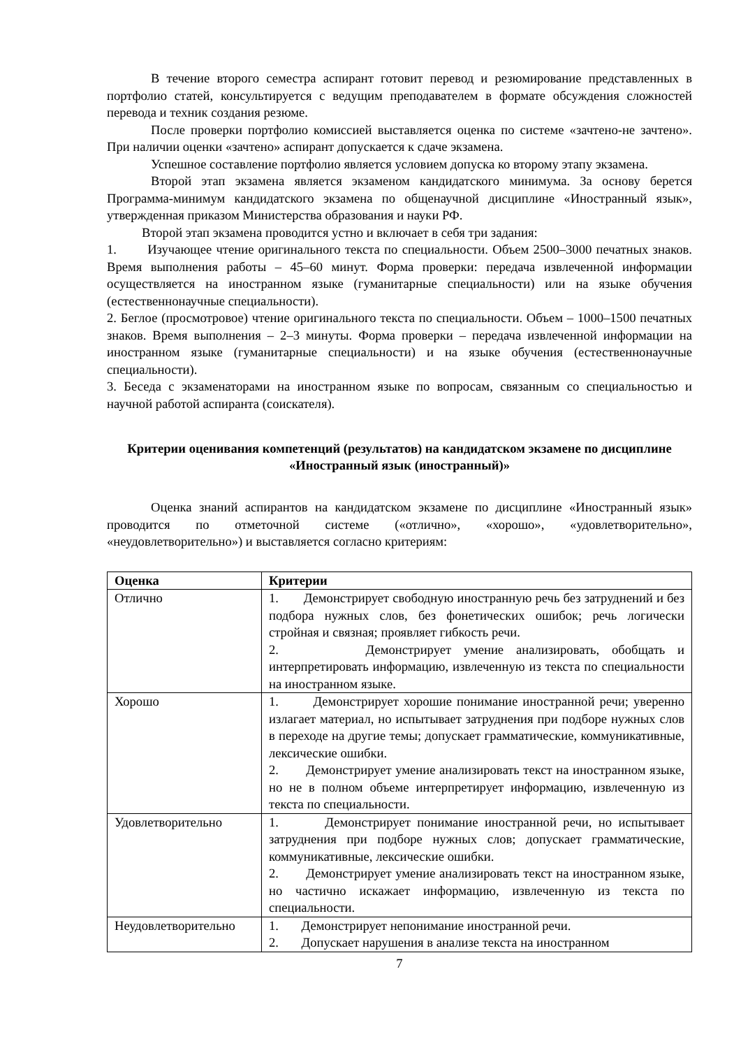В течение второго семестра аспирант готовит перевод и резюмирование представленных в портфолио статей, консультируется с ведущим преподавателем в формате обсуждения сложностей перевода и техник создания резюме.
После проверки портфолио комиссией выставляется оценка по системе «зачтено-не зачтено». При наличии оценки «зачтено» аспирант допускается к сдаче экзамена.
Успешное составление портфолио является условием допуска ко второму этапу экзамена.
Второй этап экзамена является экзаменом кандидатского минимума. За основу берется Программа-минимум кандидатского экзамена по общенаучной дисциплине «Иностранный язык», утвержденная приказом Министерства образования и науки РФ.
Второй этап экзамена проводится устно и включает в себя три задания:
1. Изучающее чтение оригинального текста по специальности. Объем 2500–3000 печатных знаков. Время выполнения работы – 45–60 минут. Форма проверки: передача извлеченной информации осуществляется на иностранном языке (гуманитарные специальности) или на языке обучения (естественнонаучные специальности).
2. Беглое (просмотровое) чтение оригинального текста по специальности. Объем – 1000–1500 печатных знаков. Время выполнения – 2–3 минуты. Форма проверки – передача извлеченной информации на иностранном языке (гуманитарные специальности) и на языке обучения (естественнонаучные специальности).
3. Беседа с экзаменаторами на иностранном языке по вопросам, связанным со специальностью и научной работой аспиранта (соискателя).
Критерии оценивания компетенций (результатов) на кандидатском экзамене по дисциплине «Иностранный язык (иностранный)»
Оценка знаний аспирантов на кандидатском экзамене по дисциплине «Иностранный язык» проводится по отметочной системе («отлично», «хорошо», «удовлетворительно», «неудовлетворительно») и выставляется согласно критериям:
| Оценка | Критерии |
| --- | --- |
| Отлично | 1. Демонстрирует свободную иностранную речь без затруднений и без подбора нужных слов, без фонетических ошибок; речь логически стройная и связная; проявляет гибкость речи. 2. Демонстрирует умение анализировать, обобщать и интерпретировать информацию, извлеченную из текста по специальности на иностранном языке. |
| Хорошо | 1. Демонстрирует хорошие понимание иностранной речи; уверенно излагает материал, но испытывает затруднения при подборе нужных слов в переходе на другие темы; допускает грамматические, коммуникативные, лексические ошибки. 2. Демонстрирует умение анализировать текст на иностранном языке, но не в полном объеме интерпретирует информацию, извлеченную из текста по специальности. |
| Удовлетворительно | 1. Демонстрирует понимание иностранной речи, но испытывает затруднения при подборе нужных слов; допускает грамматические, коммуникативные, лексические ошибки. 2. Демонстрирует умение анализировать текст на иностранном языке, но частично искажает информацию, извлеченную из текста по специальности. |
| Неудовлетворительно | 1. Демонстрирует непонимание иностранной речи. 2. Допускает нарушения в анализе текста на иностранном |
7